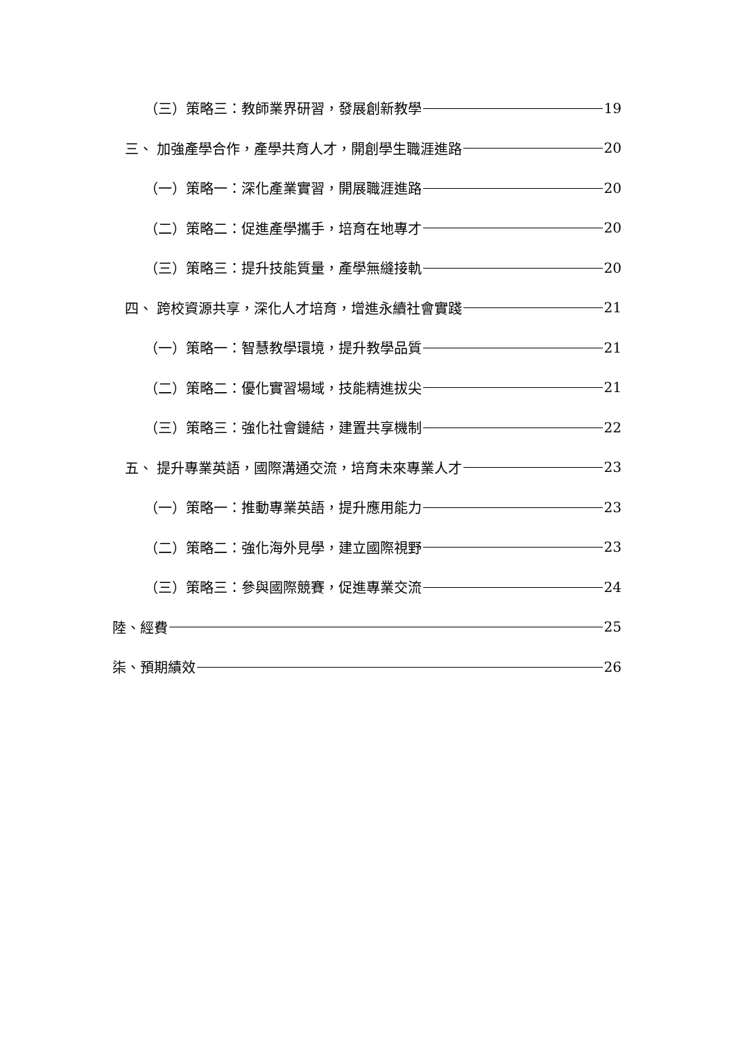（三）策略三：教師業界研習，發展創新教學 19
三、 加強產學合作，產學共育人才，開創學生職涯進路 20
（一）策略一：深化產業實習，開展職涯進路 20
（二）策略二：促進產學攜手，培育在地專才 20
（三）策略三：提升技能質量，產學無縫接軌 20
四、 跨校資源共享，深化人才培育，增進永續社會實踐 21
（一）策略一：智慧教學環境，提升教學品質 21
（二）策略二：優化實習場域，技能精進拔尖 21
（三）策略三：強化社會鏈結，建置共享機制 22
五、 提升專業英語，國際溝通交流，培育未來專業人才 23
（一）策略一：推動專業英語，提升應用能力 23
（二）策略二：強化海外見學，建立國際視野 23
（三）策略三：參與國際競賽，促進專業交流 24
陸、經費 25
柒、預期績效 26